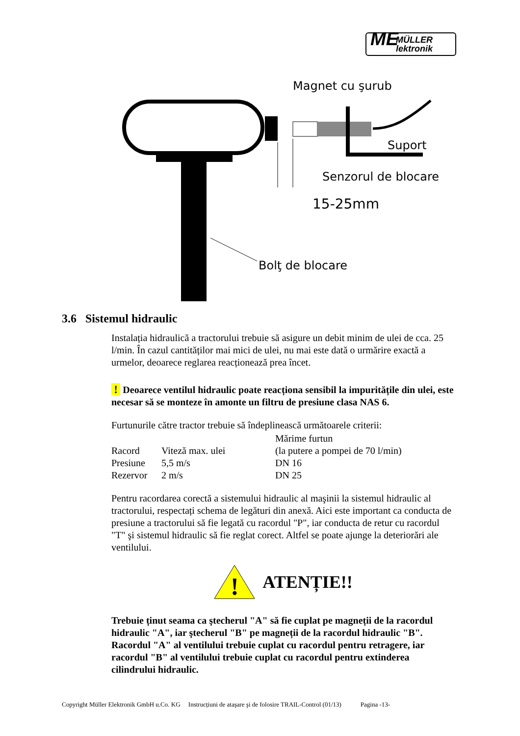ME MÜLLER
lektronik
Magnet cu şurub
Suport
Senzorul de blocare
15-25mm
Bolţ de blocare
3.6 Sistemul hidraulic
Instalația hidraulică a tractorului trebuie să asigure un debit minim de ulei de cca. 25 l/min. În cazul cantităților mai mici de ulei, nu mai este dată o urmărire exactă a urmelor, deoarece reglarea reacționează prea încet.
! Deoarece ventilul hidraulic poate reacționa sensibil la impuritățile din ulei, este necesar să se monteze în amonte un filtru de presiune clasa NAS 6.
Furtunurile către tractor trebuie să îndeplinească următoarele criterii:
| | | Mărime furtun |
| Racord | Viteză max. ulei | (la putere a pompei de 70 l/min) |
| Presiune | 5,5 m/s | DN 16 |
| Rezervor | 2 m/s | DN 25 |
Pentru racordarea corectă a sistemului hidraulic al maşinii la sistemul hidraulic al tractorului, respectați schema de legături din anexă. Aici este important ca conducta de presiune a tractorului să fie legată cu racordul "P", iar conducta de retur cu racordul "T" şi sistemul hidraulic să fie reglat corect. Altfel se poate ajunge la deteriorări ale ventilului.
!
ATENȚIE!!
Trebuie ținut seama ca ştecherul "A" să fie cuplat pe magneții de la racordul hidraulic "A", iar ştecherul "B" pe magneții de la racordul hidraulic "B". Racordul "A" al ventilului trebuie cuplat cu racordul pentru retragere, iar racordul "B" al ventilului trebuie cuplat cu racordul pentru extinderea cilindrului hidraulic.
Copyright Müller Elektronik GmbH u.Co. KG Instrucțiuni de ataşare şi de folosire TRAIL-Control (01/13) Pagina -13-